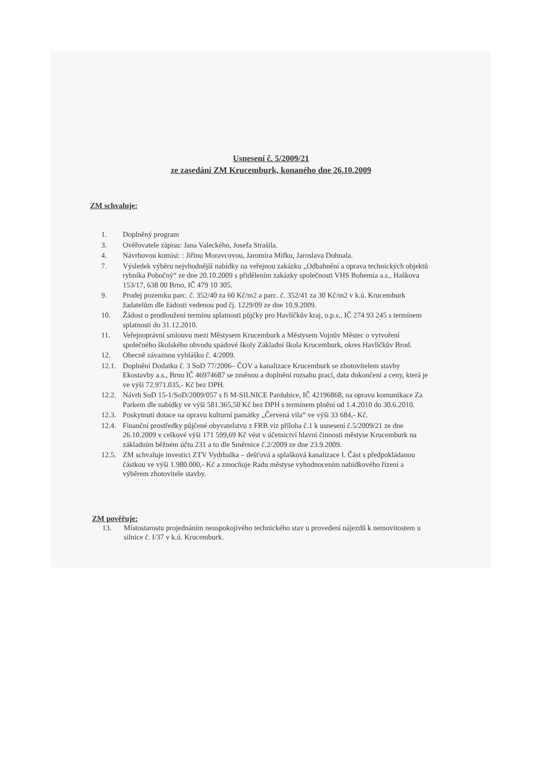Usnesení č. 5/2009/21
ze zasedání ZM Krucemburk, konaného dne 26.10.2009
ZM schvaluje:
1. Doplněný program
3. Ověřovatele zápisu: Jana Valeckého, Josefa Strašila.
4. Návrhovou komisi: : Jiřinu Moravcovou, Jaromíra Mifku, Jaroslava Dohnala.
7. Výsledek výběru nejvhodnější nabídky na veřejnou zakázku „Odbahnění a oprava technických objektů rybníka Pobočný“ ze dne 20.10.2009 s přidělením zakázky společnosti VHS Bohemia a.s., Haškova 153/17, 638 00 Brno, IČ 479 10 305.
9. Prodej pozemku parc. č. 352/40 za 60 Kč/m2 a parc. č. 352/41 za 30 Kč/m2 v k.ú. Krucemburk žadatelům dle žádosti vedenou pod čj. 1229/09 ze dne 10.9.2009.
10. Žádost o prodloužení termínu splatnosti půjčky pro Havlíčkův kraj, o.p.s., IČ 274 93 245 s termínem splatnosti do 31.12.2010.
11. Veřejnoprávní smlouvu mezi Městysem Krucemburk a Městysem Vojnův Městec o vytvoření společného školského obvodu spádové školy Základní škola Krucemburk, okres Havlíčkův Brod.
12. Obecně závaznou vyhlášku č. 4/2009.
12.1. Doplnění Dodatku č. 3 SoD 77/2006– ČOV a kanalizace Krucemburk se zhotovitelem stavby Ekostavby a.s., Brno IČ 46974687 se změnou a doplnění rozsahu prací, data dokončení a ceny, která je ve výši 72.971.035,- Kč bez DPH.
12.2. Návrh SoD 15-1/SoD/2009/057 s fi M-SILNICE Pardubice, IČ 42196868, na opravu komunikace Za Parkem dle nabídky ve výši 581.365,50 Kč bez DPH s termínem plnění od 1.4.2010 do 30.6.2010.
12.3. Poskytnutí dotace na opravu kulturní památky „Červená vila“ ve výši 33 684,- Kč.
12.4. Finanční prostředky půjčené obyvatelstvu z FRB viz příloha č.1 k usnesení č.5/2009/21 ze dne 26.10.2009 v celkové výši 171 599,69 Kč vést v účetnictví hlavní činnosti městyse Krucemburk na základním běžném účtu 231 a to dle Směrnice č.2/2009 ze dne 23.9.2009.
12.5. ZM schvaluje investici ZTV Vydrbalka – dešťová a splašková kanalizace I. Část s předpokládanou částkou ve výši 1.980.000,- Kč a zmocňuje Radu městyse vyhodnocením nabídkového řízení a výběrem zhotovitele stavby.
ZM pověřuje:
13. Místostarostu projednáním neuspokojivého technického stav u provedení nájezdů k nemovitostem u silnice č. I/37 v k.ú. Krucemburk.